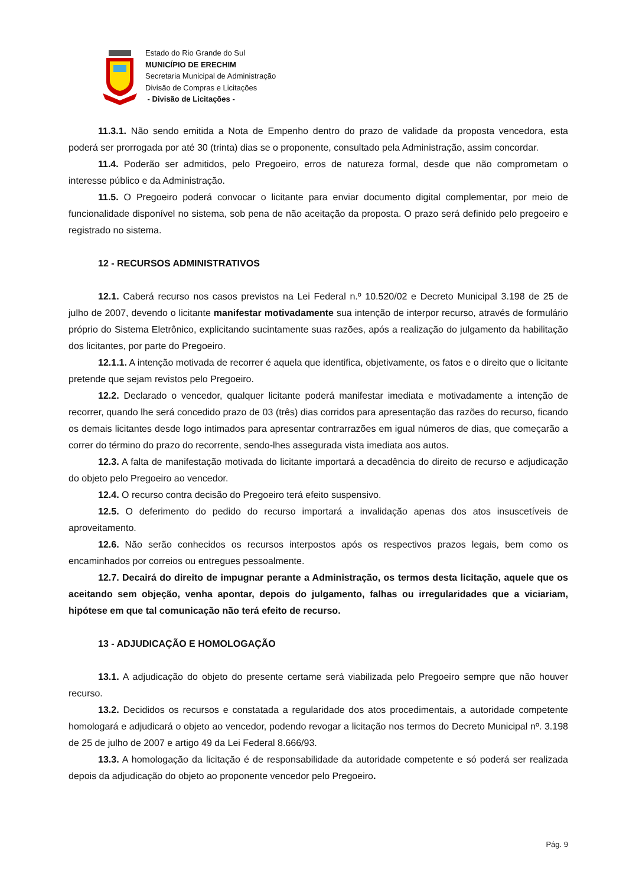Estado do Rio Grande do Sul
MUNICÍPIO DE ERECHIM
Secretaria Municipal de Administração
Divisão de Compras e Licitações
- Divisão de Licitações -
11.3.1. Não sendo emitida a Nota de Empenho dentro do prazo de validade da proposta vencedora, esta poderá ser prorrogada por até 30 (trinta) dias se o proponente, consultado pela Administração, assim concordar.
11.4. Poderão ser admitidos, pelo Pregoeiro, erros de natureza formal, desde que não comprometam o interesse público e da Administração.
11.5. O Pregoeiro poderá convocar o licitante para enviar documento digital complementar, por meio de funcionalidade disponível no sistema, sob pena de não aceitação da proposta. O prazo será definido pelo pregoeiro e registrado no sistema.
12 - RECURSOS ADMINISTRATIVOS
12.1. Caberá recurso nos casos previstos na Lei Federal n.º 10.520/02 e Decreto Municipal 3.198 de 25 de julho de 2007, devendo o licitante manifestar motivadamente sua intenção de interpor recurso, através de formulário próprio do Sistema Eletrônico, explicitando sucintamente suas razões, após a realização do julgamento da habilitação dos licitantes, por parte do Pregoeiro.
12.1.1. A intenção motivada de recorrer é aquela que identifica, objetivamente, os fatos e o direito que o licitante pretende que sejam revistos pelo Pregoeiro.
12.2. Declarado o vencedor, qualquer licitante poderá manifestar imediata e motivadamente a intenção de recorrer, quando lhe será concedido prazo de 03 (três) dias corridos para apresentação das razões do recurso, ficando os demais licitantes desde logo intimados para apresentar contrarrazões em igual números de dias, que começarão a correr do término do prazo do recorrente, sendo-lhes assegurada vista imediata aos autos.
12.3. A falta de manifestação motivada do licitante importará a decadência do direito de recurso e adjudicação do objeto pelo Pregoeiro ao vencedor.
12.4. O recurso contra decisão do Pregoeiro terá efeito suspensivo.
12.5. O deferimento do pedido do recurso importará a invalidação apenas dos atos insuscetíveis de aproveitamento.
12.6. Não serão conhecidos os recursos interpostos após os respectivos prazos legais, bem como os encaminhados por correios ou entregues pessoalmente.
12.7. Decairá do direito de impugnar perante a Administração, os termos desta licitação, aquele que os aceitando sem objeção, venha apontar, depois do julgamento, falhas ou irregularidades que a viciariam, hipótese em que tal comunicação não terá efeito de recurso.
13 - ADJUDICAÇÃO E HOMOLOGAÇÃO
13.1. A adjudicação do objeto do presente certame será viabilizada pelo Pregoeiro sempre que não houver recurso.
13.2. Decididos os recursos e constatada a regularidade dos atos procedimentais, a autoridade competente homologará e adjudicará o objeto ao vencedor, podendo revogar a licitação nos termos do Decreto Municipal nº. 3.198 de 25 de julho de 2007 e artigo 49 da Lei Federal 8.666/93.
13.3. A homologação da licitação é de responsabilidade da autoridade competente e só poderá ser realizada depois da adjudicação do objeto ao proponente vencedor pelo Pregoeiro.
Pág. 9